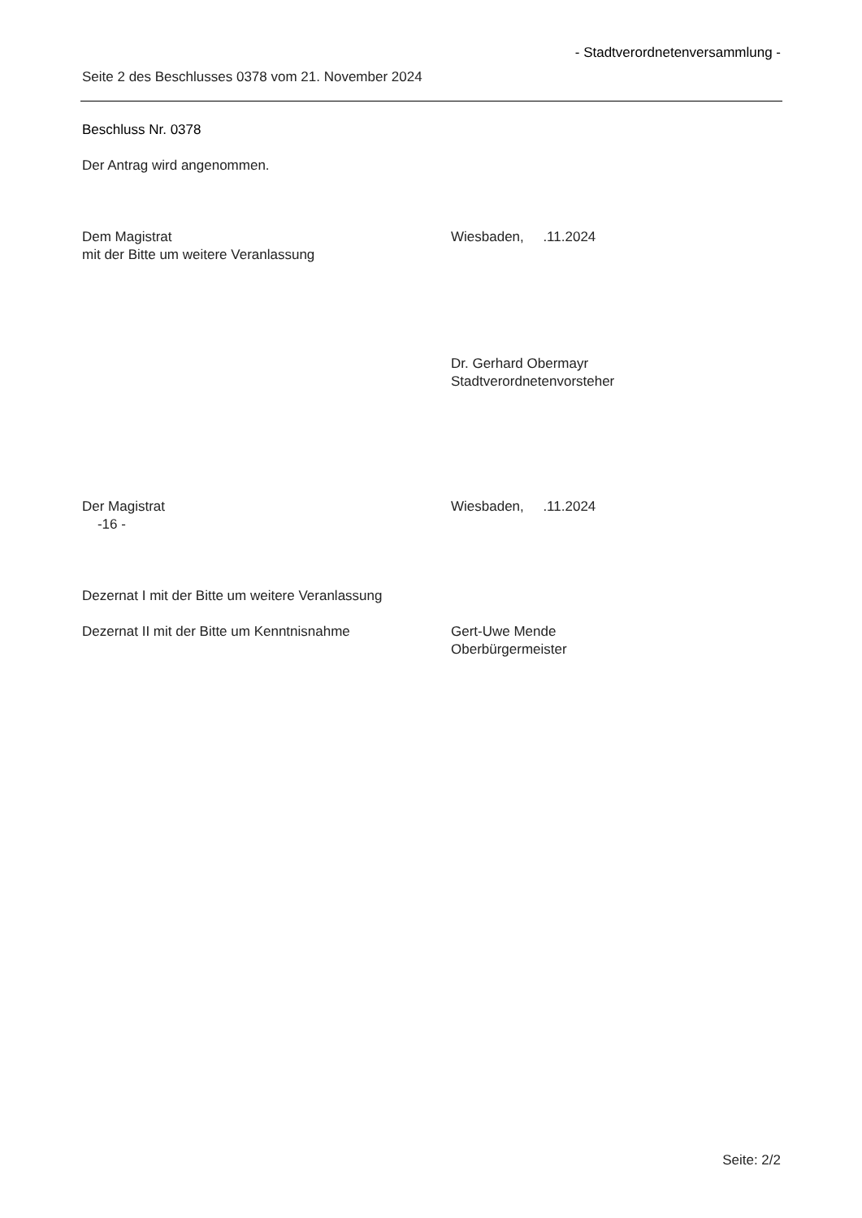- Stadtverordnetenversammlung -
Seite 2 des Beschlusses 0378 vom 21. November 2024
Beschluss Nr. 0378
Der Antrag wird angenommen.
Dem Magistrat
mit der Bitte um weitere Veranlassung
Wiesbaden, .11.2024
Dr. Gerhard Obermayr
Stadtverordnetenvorsteher
Der Magistrat
-16 -
Wiesbaden, .11.2024
Dezernat I mit der Bitte um weitere Veranlassung
Dezernat II mit der Bitte um Kenntnisnahme Gert-Uwe Mende
Oberbürgermeister
Seite: 2/2